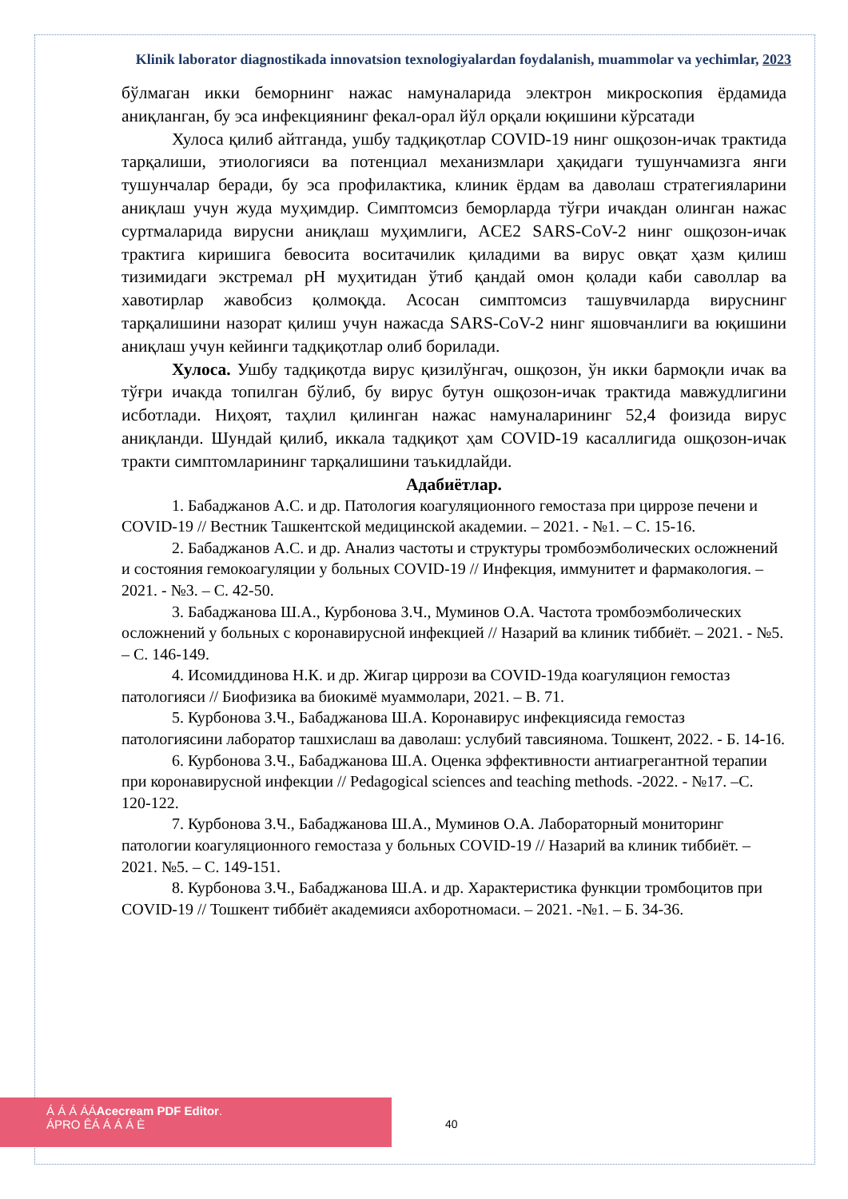Klinik laborator diagnostikada innovatsion texnologiyalardan foydalanish, muammolar va yechimlar, 2023
бўлмаган икки беморнинг нажас намуналарида электрон микроскопия ёрдамида аниқланган, бу эса инфекциянинг фекал-орал йўл орқали юқишини кўрсатади
Хулоса қилиб айтганда, ушбу тадқиқотлар COVID-19 нинг ошқозон-ичак трактида тарқалиши, этиологияси ва потенциал механизмлари ҳақидаги тушунчамизга янги тушунчалар беради, бу эса профилактика, клиник ёрдам ва даволаш стратегияларини аниқлаш учун жуда муҳимдир. Симптомсиз беморларда тўғри ичакдан олинган нажас суртмаларида вирусни аниқлаш муҳимлиги, ACE2 SARS-CoV-2 нинг ошқозон-ичак трактига киришига бевосита воситачилик қиладими ва вирус овқат ҳазм қилиш тизимидаги экстремал pH муҳитидан ўтиб қандай омон қолади каби саволлар ва хавотирлар жавобсиз қолмоқда. Асосан симптомсиз ташувчиларда вируснинг тарқалишини назорат қилиш учун нажасда SARS-CoV-2 нинг яшовчанлиги ва юқишини аниқлаш учун кейинги тадқиқотлар олиб борилади.
Хулоса. Ушбу тадқиқотда вирус қизилўнгач, ошқозон, ўн икки бармоқли ичак ва тўғри ичакда топилган бўлиб, бу вирус бутун ошқозон-ичак трактида мавжудлигини исботлади. Ниҳоят, таҳлил қилинган нажас намуналарининг 52,4 фоизида вирус аниқланди. Шундай қилиб, иккала тадқиқот ҳам COVID-19 касаллигида ошқозон-ичак тракти симптомларининг тарқалишини таъкидлайди.
Адабиётлар.
1. Бабаджанов А.С. и др. Патология коагуляционного гемостаза при циррозе печени и COVID-19 // Вестник Ташкентской медицинской академии. – 2021. - №1. – С. 15-16.
2. Бабаджанов А.С. и др. Анализ частоты и структуры тромбоэмболических осложнений и состояния гемокоагуляции у больных COVID-19 // Инфекция, иммунитет и фармакология. – 2021. - №3. – С. 42-50.
3. Бабаджанова Ш.А., Курбонова З.Ч., Муминов О.А. Частота тромбоэмболических осложнений у больных с коронавирусной инфекцией // Назарий ва клиник тиббиёт. – 2021. - №5. – С. 146-149.
4. Исомиддинова Н.К. и др. Жигар циррози ва COVID-19да коагуляцион гемостаз патологияси // Биофизика ва биокимё муаммолари, 2021. – В. 71.
5. Курбонова З.Ч., Бабаджанова Ш.А. Коронавирус инфекциясида гемостаз патологиясини лаборатор ташхислаш ва даволаш: услубий тавсиянома. Тошкент, 2022. - Б. 14-16.
6. Курбонова З.Ч., Бабаджанова Ш.А. Оценка эффективности антиагрегантной терапии при коронавирусной инфекции // Pedagogical sciences and teaching methods. -2022. - №17. –С. 120-122.
7. Курбонова З.Ч., Бабаджанова Ш.А., Муминов О.А. Лабораторный мониторинг патологии коагуляционного гемостаза у больных COVID-19 // Назарий ва клиник тиббиёт. – 2021. №5. – С. 149-151.
8. Курбонова З.Ч., Бабаджанова Ш.А. и др. Характеристика функции тромбоцитов при COVID-19 // Тошкент тиббиёт академияси ахборотномаси. – 2021. -№1. – Б. 34-36.
Á Á Á ÁÁAcecream PDF Editor.
ÁPRO ÊÁ Á Á Á È
40